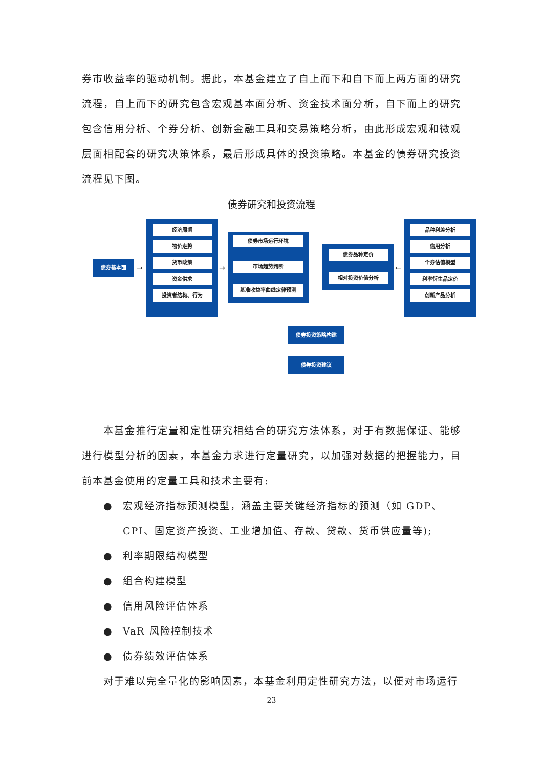券市收益率的驱动机制。据此，本基金建立了自上而下和自下而上两方面的研究流程，自上而下的研究包含宏观基本面分析、资金技术面分析，自下而上的研究包含信用分析、个券分析、创新金融工具和交易策略分析，由此形成宏观和微观层面相配套的研究决策体系，最后形成具体的投资策略。本基金的债券研究投资流程见下图。
债券研究和投资流程
债券基本面
→
经济周期
物价走势
货币政策
资金供求
投资者结构、行为
→
债券市场运行环境
市场趋势判断
基准收益率曲线定律预测
债券品种定价
相对投资价值分析
←
品种利差分析
信用分析
个券估值模型
利率衍生品定价
创新产品分析
债券投资策略构建
债券投资建议
本基金推行定量和定性研究相结合的研究方法体系，对于有数据保证、能够进行模型分析的因素，本基金力求进行定量研究，以加强对数据的把握能力，目前本基金使用的定量工具和技术主要有:
● 宏观经济指标预测模型，涵盖主要关键经济指标的预测（如 GDP、CPI、固定资产投资、工业增加值、存款、贷款、货币供应量等);
● 利率期限结构模型
● 组合构建模型
● 信用风险评估体系
● VaR 风险控制技术
● 债券绩效评估体系
对于难以完全量化的影响因素，本基金利用定性研究方法，以便对市场运行
23